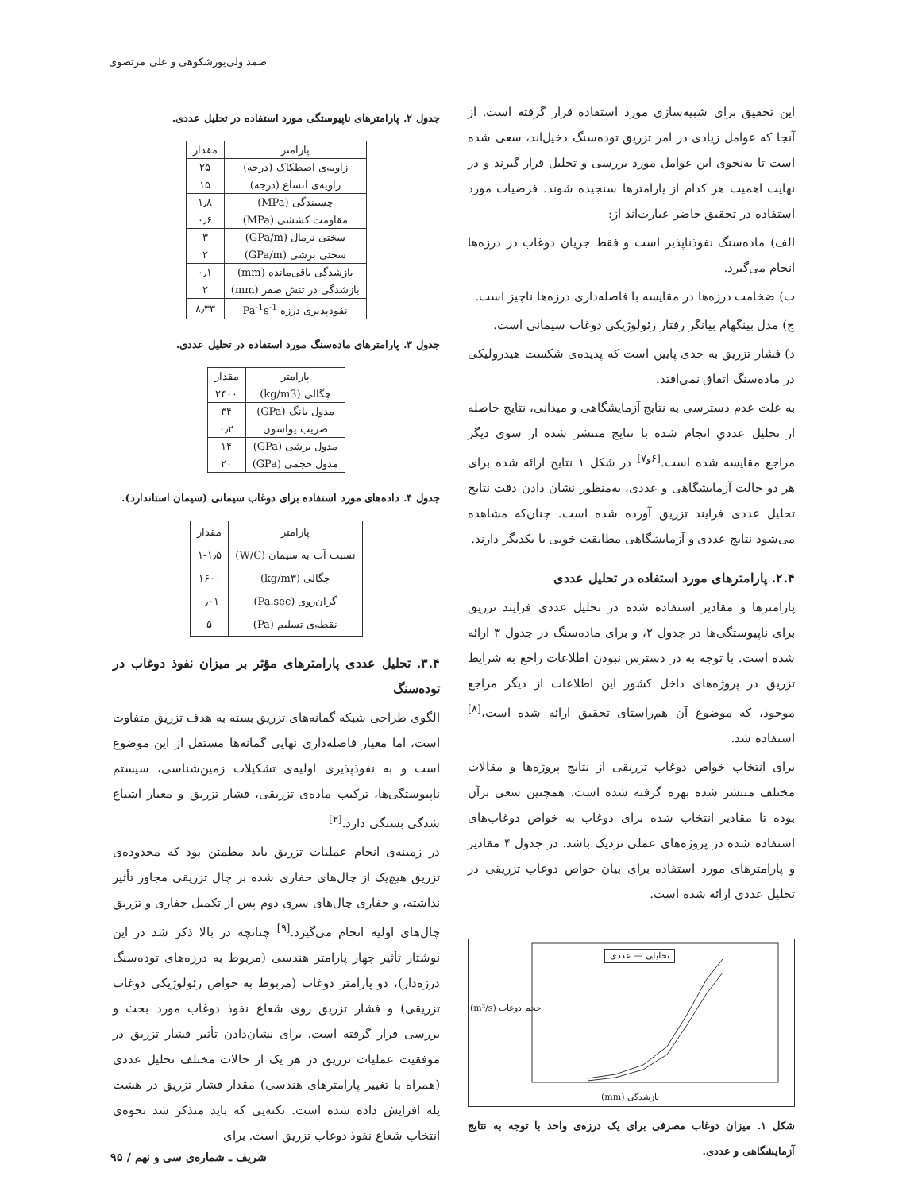صمد ولی‌پورشکوهی و علی مرتضوی
این تحقیق برای شبیه‌سازی مورد استفاده قرار گرفته است. از آنجا که عوامل زیادی در امر تزریق توده‌سنگ دخیل‌اند، سعی شده است تا به‌نحوی این عوامل مورد بررسی و تحلیل قرار گیرند و در نهایت اهمیت هر کدام از پارامترها سنجیده شوند. فرضیات مورد استفاده در تحقیق حاضر عبارت‌اند از:
الف) ماده‌سنگ نفوذناپذیر است و فقط جریان دوغاب در درزه‌ها انجام می‌گیرد.
ب) ضخامت درزه‌ها در مقایسه با فاصله‌داری درزه‌ها ناچیز است.
ج) مدل بینگهام بیانگر رفتار رئولوژیکی دوغاب سیمانی است.
د) فشار تزریق به حدی پایین است که پدیده‌ی شکست هیدرولیکی در ماده‌سنگ اتفاق نمی‌افتد.
به علت عدم دسترسی به نتایج آزمایشگاهی و میدانی، نتایج حاصله از تحلیل عددیِ انجام شده با نتایج منتشر شده از سوی دیگر مراجع مقایسه شده است.<sup>[۶و۷]</sup> در شکل ۱ نتایج ارائه شده برای هر دو حالت آزمایشگاهی و عددی، به‌منظور نشان دادن دقت نتایج تحلیل عددی فرایند تزریق آورده شده است. چنان‌که مشاهده می‌شود نتایج عددی و آزمایشگاهی مطابقت خوبی با یکدیگر دارند.
۲.۴. پارامترهای مورد استفاده در تحلیل عددی
پارامترها و مقادیر استفاده شده در تحلیل عددی فرایند تزریق برای ناپیوستگی‌ها در جدول ۲، و برای ماده‌سنگ در جدول ۳ ارائه شده است. با توجه به در دسترس نبودن اطلاعات راجع به شرایط تزریق در پروژه‌های داخل کشور این اطلاعات از دیگر مراجع موجود، که موضوع آن هم‌راستای تحقیق ارائه شده است،<sup>[۸]</sup> استفاده شد.
برای انتخاب خواص دوغاب تزریقی از نتایج پروژه‌ها و مقالات مختلف منتشر شده بهره گرفته شده است. همچنین سعی برآن بوده تا مقادیر انتخاب شده برای دوغاب به خواص دوغاب‌های استفاده شده در پروژه‌های عملی نزدیک باشد. در جدول ۴ مقادیر و پارامترهای مورد استفاده برای بیان خواص دوغاب تزریقی در تحلیل عددی ارائه شده است.
تحلیلی — عددی
بازشدگی (mm)
حجم دوغاب (m³/s)
شکل ۱. میزان دوغاب مصرفی برای یک درزه‌ی واحد با توجه به نتایج آزمایشگاهی و عددی.
جدول ۲. پارامترهای ناپیوستگی مورد استفاده در تحلیل عددی.
| پارامتر | مقدار |
| --- | --- |
| زاویه‌ی اصطکاک (درجه) | ۲۵ |
| زاویه‌ی اتساع (درجه) | ۱۵ |
| چسبندگی (MPa) | ۱٫۸ |
| مقاومت کششی (MPa) | ۰٫۶ |
| سختی نرمال (GPa/m) | ۳ |
| سختی برشی (GPa/m) | ۲ |
| بازشدگی باقی‌مانده (mm) | ۰٫۱ |
| بازشدگی در تنش صفر (mm) | ۲ |
| نفوذپذیری درزه Pa<sup>-1</sup>s<sup>-1</sup> | ۸٫۳۳ |
جدول ۳. پارامترهای ماده‌سنگ مورد استفاده در تحلیل عددی.
| پارامتر | مقدار |
| --- | --- |
| چگالی (kg/m3) | ۲۴۰۰ |
| مدول یانگ (GPa) | ۳۴ |
| ضریب پواسون | ۰٫۲ |
| مدول برشی (GPa) | ۱۴ |
| مدول حجمی (GPa) | ۲۰ |
جدول ۴. داده‌های مورد استفاده برای دوغاب سیمانی (سیمان استاندارد).
| پارامتر | مقدار |
| --- | --- |
| نسبت آب به سیمان (W/C) | ۱-۱٫۵ |
| چگالی (kg/m۳) | ۱۶۰۰ |
| گران‌روی (Pa.sec) | ۰٫۰۱ |
| نقطه‌ی تسلیم (Pa) | ۵ |
۳.۴. تحلیل عددی پارامترهای مؤثر بر میزان نفوذ دوغاب در توده‌سنگ
الگوی طراحی شبکه گمانه‌های تزریق بسته به هدف تزریق متفاوت است، اما معیار فاصله‌داری نهایی گمانه‌ها مستقل از این موضوع است و به نفوذپذیری اولیه‌ی تشکیلات زمین‌شناسی، سیستم ناپیوستگی‌ها، ترکیب ماده‌ی تزریقی، فشار تزریق و معیار اشباع شدگی بستگی دارد.<sup>[۲]</sup>
در زمینه‌ی انجام عملیات تزریق باید مطمئن بود که محدوده‌ی تزریق هیچ‌یک از چال‌های حفاری شده بر چال تزریقی مجاور تأثیر نداشته، و حفاری چال‌های سری دوم پس از تکمیل حفاری و تزریق چال‌های اولیه انجام می‌گیرد.<sup>[۹]</sup> چنانچه در بالا ذکر شد در این نوشتار تأثیر چهار پارامتر هندسی (مربوط به درزه‌های توده‌سنگ درزه‌دار)، دو پارامتر دوغاب (مربوط به خواص رئولوژیکی دوغاب تزریقی) و فشار تزریق روی شعاع نفوذ دوغاب مورد بحث و بررسی قرار گرفته است. برای نشان‌دادن تأثیر فشار تزریق در موفقیت عملیات تزریق در هر یک از حالات مختلف تحلیل عددی (همراه با تغییر پارامترهای هندسی) مقدار فشار تزریق در هشت پله افزایش داده شده است. نکته‌یی که باید متذکر شد نحوه‌ی انتخاب شعاع نفوذ دوغاب تزریق است. برای
شریف ـ شماره‌ی سی و نهم / ۹۵